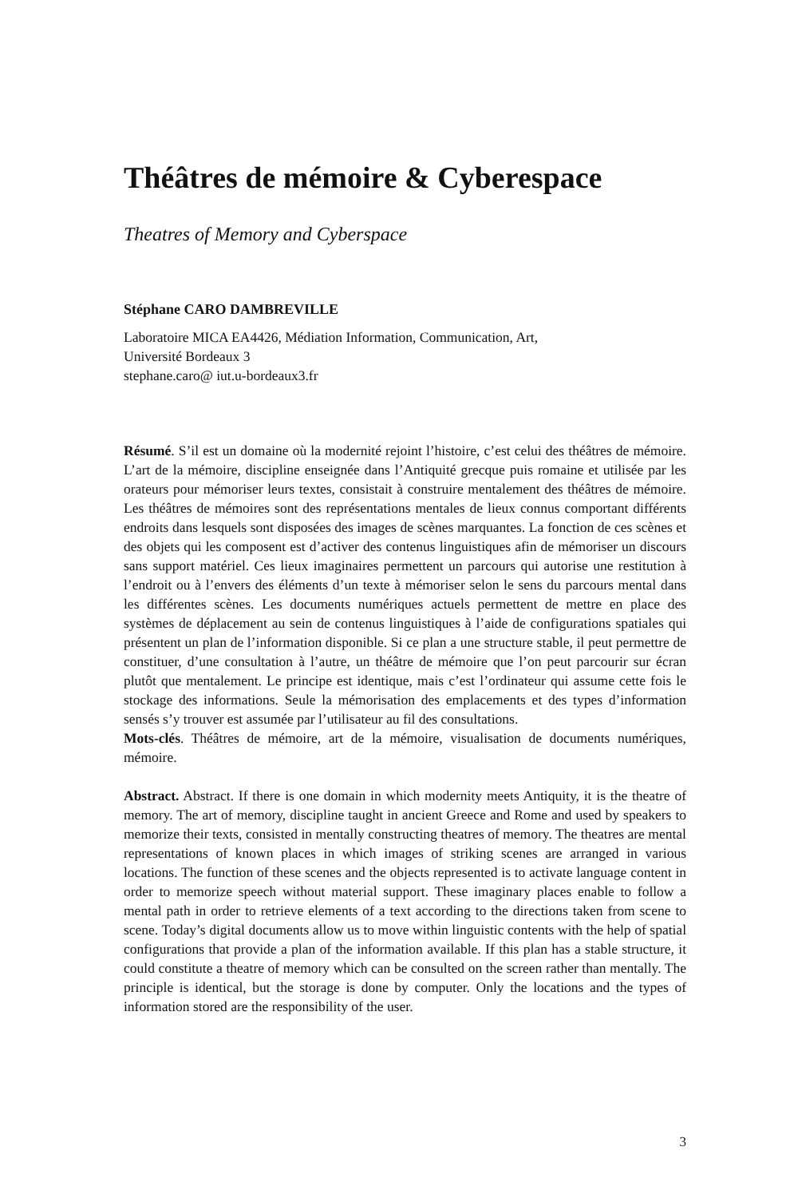Théâtres de mémoire & Cyberespace
Theatres of Memory and Cyberspace
Stéphane CARO DAMBREVILLE
Laboratoire MICA EA4426, Médiation Information, Communication, Art,
Université Bordeaux 3
stephane.caro@ iut.u-bordeaux3.fr
Résumé. S’il est un domaine où la modernité rejoint l’histoire, c’est celui des théâtres de mémoire. L’art de la mémoire, discipline enseignée dans l’Antiquité grecque puis romaine et utilisée par les orateurs pour mémoriser leurs textes, consistait à construire mentalement des théâtres de mémoire. Les théâtres de mémoires sont des représentations mentales de lieux connus comportant différents endroits dans lesquels sont disposées des images de scènes marquantes. La fonction de ces scènes et des objets qui les composent est d’activer des contenus linguistiques afin de mémoriser un discours sans support matériel. Ces lieux imaginaires permettent un parcours qui autorise une restitution à l’endroit ou à l’envers des éléments d’un texte à mémoriser selon le sens du parcours mental dans les différentes scènes. Les documents numériques actuels permettent de mettre en place des systèmes de déplacement au sein de contenus linguistiques à l’aide de configurations spatiales qui présentent un plan de l’information disponible. Si ce plan a une structure stable, il peut permettre de constituer, d’une consultation à l’autre, un théâtre de mémoire que l’on peut parcourir sur écran plutôt que mentalement. Le principe est identique, mais c’est l’ordinateur qui assume cette fois le stockage des informations. Seule la mémorisation des emplacements et des types d’information sensés s’y trouver est assumée par l’utilisateur au fil des consultations.
Mots-clés. Théâtres de mémoire, art de la mémoire, visualisation de documents numériques, mémoire.
Abstract. Abstract. If there is one domain in which modernity meets Antiquity, it is the theatre of memory. The art of memory, discipline taught in ancient Greece and Rome and used by speakers to memorize their texts, consisted in mentally constructing theatres of memory. The theatres are mental representations of known places in which images of striking scenes are arranged in various locations. The function of these scenes and the objects represented is to activate language content in order to memorize speech without material support. These imaginary places enable to follow a mental path in order to retrieve elements of a text according to the directions taken from scene to scene. Today’s digital documents allow us to move within linguistic contents with the help of spatial configurations that provide a plan of the information available. If this plan has a stable structure, it could constitute a theatre of memory which can be consulted on the screen rather than mentally. The principle is identical, but the storage is done by computer. Only the locations and the types of information stored are the responsibility of the user.
3